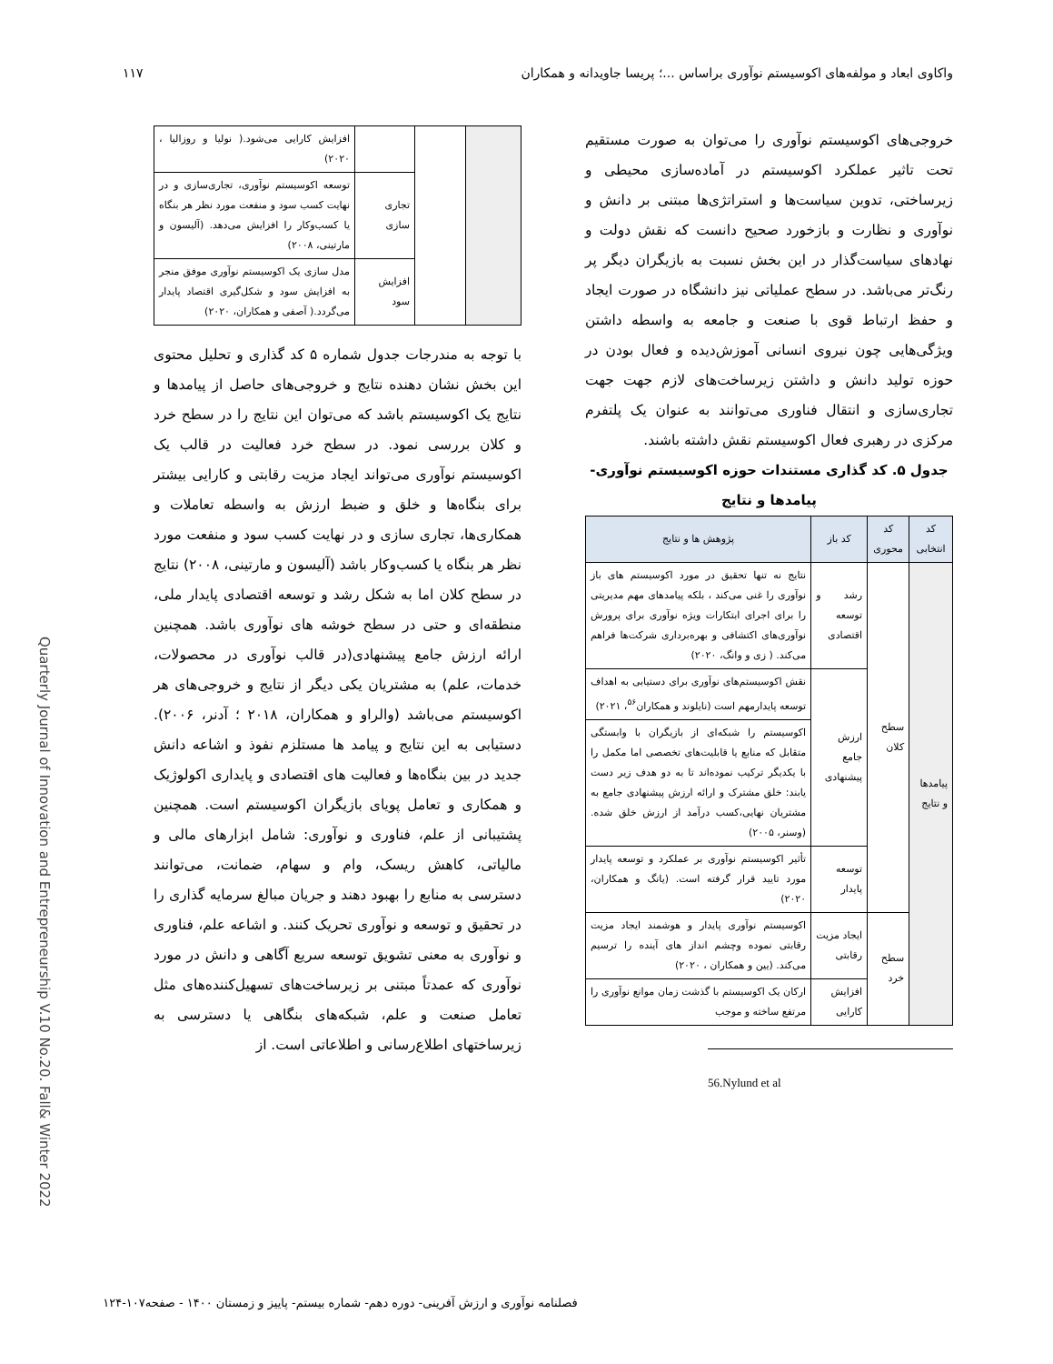واکاوی ابعاد و مولفه‌های اکوسیستم نوآوری براساس ...؛ پریسا جاویدانه و همکاران ۱۱۷
خروجی‌های اکوسیستم نوآوری را می‌توان به صورت مستقیم تحت تاثیر عملکرد اکوسیستم در آماده‌سازی محیطی و زیرساختی، تدوین سیاست‌ها و استراتژی‌ها مبتنی بر دانش و نوآوری و نظارت و بازخورد صحیح دانست که نقش دولت و نهادهای سیاست‌گذار در این بخش نسبت به بازیگران دیگر پر رنگ‌تر می‌باشد. در سطح عملیاتی نیز دانشگاه در صورت ایجاد و حفظ ارتباط قوی با صنعت و جامعه به واسطه داشتن ویژگی‌هایی چون نیروی انسانی آموزش‌دیده و فعال بودن در حوزه تولید دانش و داشتن زیرساخت‌های لازم جهت جهت تجاری‌سازی و انتقال فناوری می‌توانند به عنوان یک پلتفرم مرکزی در رهبری فعال اکوسیستم نقش داشته باشند.
جدول ۵. کد گذاری مستندات حوزه اکوسیستم نوآوری- پیامدها و نتایج
| کد انتخابی | کد محوری | کد باز | پژوهش ها و نتایج |
| --- | --- | --- | --- |
| پیامدها و نتایج | سطح کلان | رشد و توسعه اقتصادی | نتایج نه تنها تحقیق در مورد اکوسیستم های باز نوآوری را غنی می‌کند ، بلکه پیامدهای مهم مدیریتی را برای اجرای ابتکارات ویژه نوآوری برای پرورش نوآوری‌های اکتشافی و بهره‌برداری شرکت‌ها فراهم می‌کند. ( زی و وانگ، ۲۰۲۰) |
| | | ارزش جامع پیشنهادی | نقش اکوسیستم‌های نوآوری برای دستیابی به اهداف توسعه پایدارمهم است (نایلوند و همکاران<sup>۵۶</sup>، ۲۰۲۱) |
| | | | اکوسیستم را شبکه‌ای از بازیگران با وابستگی متقابل که منابع یا قابلیت‌های تخصصی اما مکمل را با یکدیگر ترکیب نموده‌اند تا به دو هدف زیر دست یابند: خلق مشترک و ارائه ارزش پیشنهادی جامع به مشتریان نهایی،کسب درآمد از ارزش خلق شده. (وسنر، ۲۰۰۵) |
| | | توسعه پایدار | تأثیر اکوسیستم نوآوری بر عملکرد و توسعه پایدار مورد تایید قرار گرفته است. (یانگ و همکاران، ۲۰۲۰) |
| | سطح خرد | ایجاد مزیت رقابتی | اکوسیستم نوآوری پایدار و هوشمند ایجاد مزیت رقابتی نموده وچشم انداز های آینده را ترسیم می‌کند. (یین و همکاران ، ۲۰۲۰) |
| | | افزایش کارایی | ارکان یک اکوسیستم با گذشت زمان موانع نوآوری را مرتفع ساخته و موجب |
56.Nylund et al
| | | | افزایش کارایی می‌شود.( نولیا و روزالیا ، ۲۰۲۰) |
| | | تجاری سازی | توسعه اکوسیستم نوآوری، تجاری‌سازی و در نهایت کسب سود و منفعت مورد نظر هر بنگاه یا کسب‌وکار را افزایش می‌دهد. (آلیسون و مارتینی، ۲۰۰۸) |
| | | افزایش سود | مدل سازی یک اکوسیستم نوآوری موفق منجر به افزایش سود و شکل‌گیری اقتصاد پایدار می‌گردد.( آصفی و همکاران، ۲۰۲۰) |
با توجه به مندرجات جدول شماره ۵ کد گذاری و تحلیل محتوی این بخش نشان دهنده نتایج و خروجی‌های حاصل از پیامدها و نتایج یک اکوسیستم باشد که می‌توان این نتایج را در سطح خرد و کلان بررسی نمود. در سطح خرد فعالیت در قالب یک اکوسیستم نوآوری می‌تواند ایجاد مزیت رقابتی و کارایی بیشتر برای بنگاه‌ها و خلق و ضبط ارزش به واسطه تعاملات و همکاری‌ها، تجاری سازی و در نهایت کسب سود و منفعت مورد نظر هر بنگاه یا کسب‌وکار باشد (آلیسون و مارتینی، ۲۰۰۸) نتایج در سطح کلان اما به شکل رشد و توسعه اقتصادی پایدار ملی، منطقه‌ای و حتی در سطح خوشه های نوآوری باشد. همچنین ارائه ارزش جامع پیشنهادی(در قالب نوآوری در محصولات، خدمات، علم) به مشتریان یکی دیگر از نتایج و خروجی‌های هر اکوسیستم می‌باشد (والراو و همکاران، ۲۰۱۸ ؛ آدنر، ۲۰۰۶). دستیابی به این نتایج و پیامد ها مستلزم نفوذ و اشاعه دانش جدید در بین بنگاه‌ها و فعالیت های اقتصادی و پایداری اکولوژیک و همکاری و تعامل پویای بازیگران اکوسیستم است. همچنین پشتیبانی از علم، فناوری و نوآوری: شامل ابزارهای مالی و مالیاتی، کاهش ریسک، وام و سهام، ضمانت، می‌توانند دسترسی به منابع را بهبود دهند و جریان مبالغ سرمایه گذاری را در تحقیق و توسعه و نوآوری تحریک کنند. و اشاعه علم، فناوری و نوآوری به معنی تشویق توسعه سریع آگاهی و دانش در مورد نوآوری که عمدتاً مبتنی بر زیرساخت‌های تسهیل‌کننده‌های مثل تعامل صنعت و علم، شبکه‌های بنگاهی یا دسترسی به زیرساختهای اطلاع‌رسانی و اطلاعاتی است. از
Quarterly Journal of Innovation and Entrepreneurship V.10 No.20. Fall& Winter 2022
فصلنامه نوآوری و ارزش آفرینی- دوره دهم- شماره بیستم- پاییز و زمستان ۱۴۰۰ - صفحه۱۰۷-۱۲۴